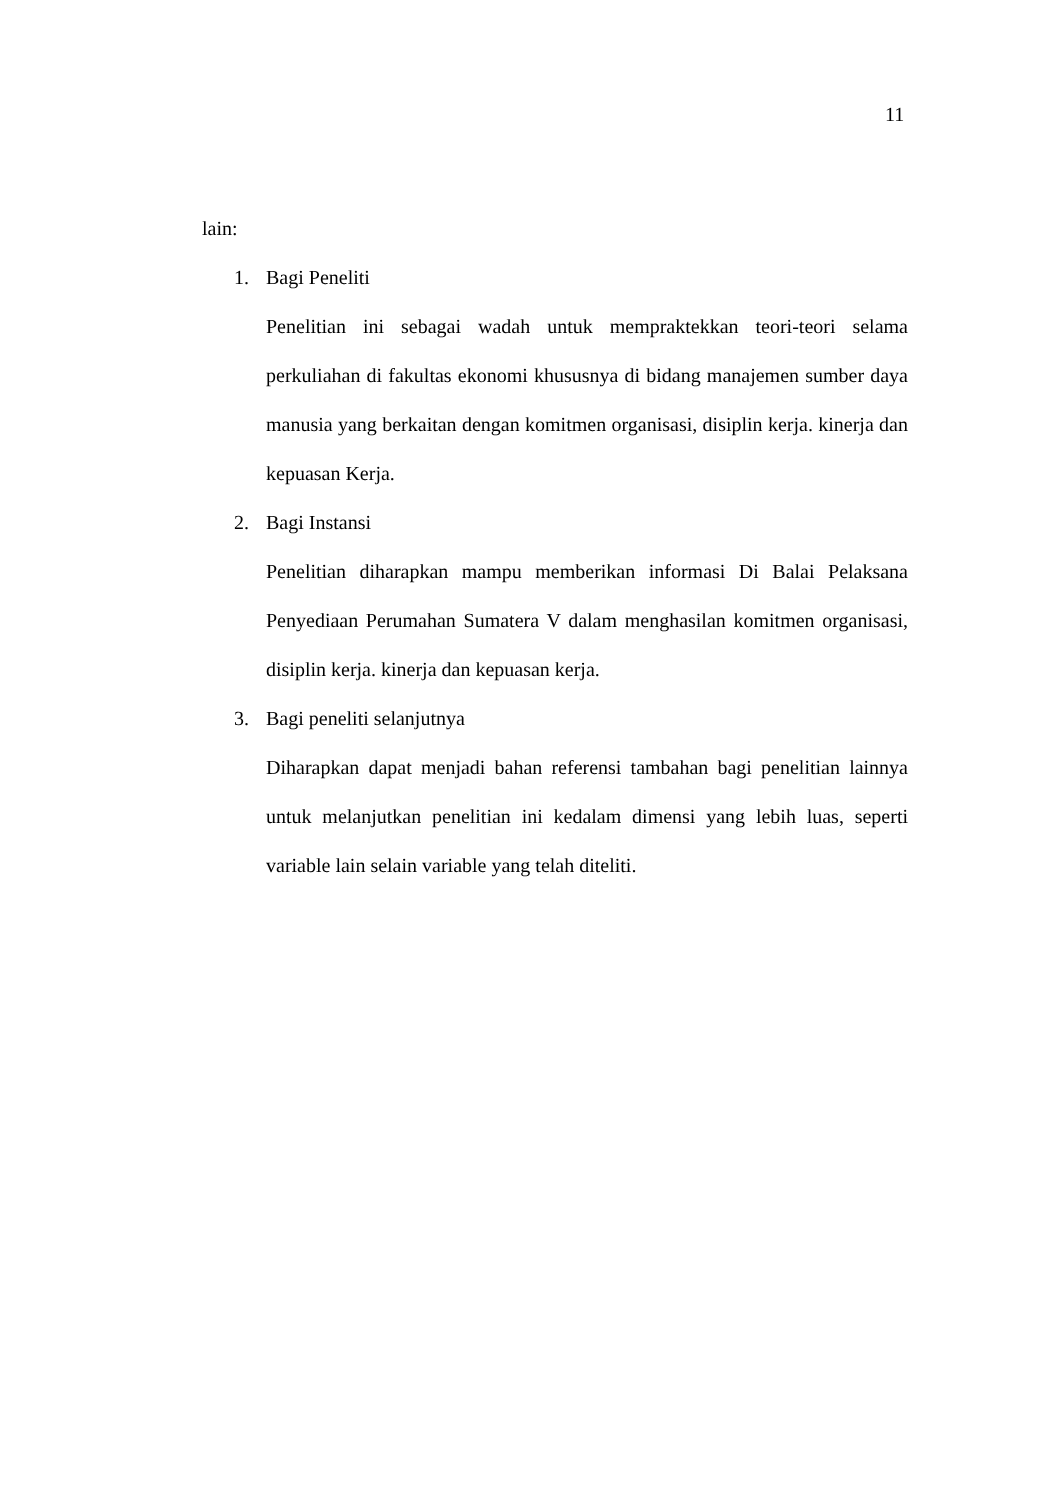11
lain:
1. Bagi Peneliti
Penelitian ini sebagai wadah untuk mempraktekkan teori-teori selama perkuliahan di fakultas ekonomi khususnya di bidang manajemen sumber daya manusia yang berkaitan dengan komitmen organisasi, disiplin kerja. kinerja dan kepuasan Kerja.
2. Bagi Instansi
Penelitian diharapkan mampu memberikan informasi Di Balai Pelaksana Penyediaan Perumahan Sumatera V dalam menghasilan komitmen organisasi, disiplin kerja. kinerja dan kepuasan kerja.
3. Bagi peneliti selanjutnya
Diharapkan dapat menjadi bahan referensi tambahan bagi penelitian lainnya untuk melanjutkan penelitian ini kedalam dimensi yang lebih luas, seperti variable lain selain variable yang telah diteliti.